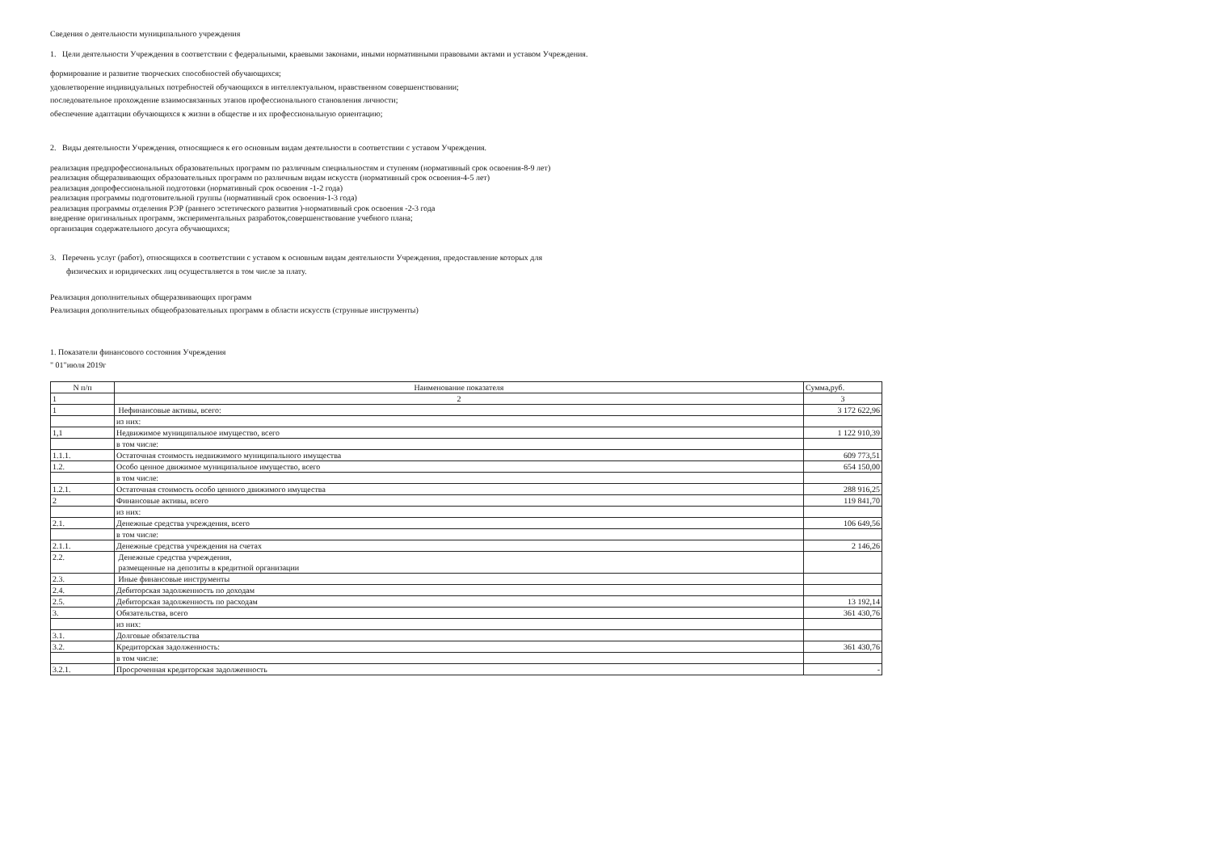Сведения о деятельности муниципального учреждения
1. Цели деятельности Учреждения в соответствии с федеральными, краевыми законами, иными нормативными правовыми актами и уставом Учреждения.
формирование и развитие творческих способностей обучающихся;
удовлетворение индивидуальных потребностей обучающихся в интеллектуальном, нравственном совершенствовании;
последовательное прохождение взаимосвязанных этапов профессионального становления личности;
обеспечение адаптации обучающихся к жизни в обществе и их профессиональную ориентацию;
2. Виды деятельности Учреждения, относящиеся к его основным видам деятельности в соответствии с уставом Учреждения.
реализация предпрофессиональных образовательных программ по различным специальностям и ступеням (нормативный срок освоения-8-9 лет)
реализация общеразвивающих образовательных программ по различным видам искусств (нормативный срок освоения-4-5 лет)
реализация допрофессиональной подготовки (нормативный срок освоения -1-2 года)
реализация программы подготовительной группы (нормативный срок освоения-1-3 года)
реализация программы отделения РЭР (раннего эстетического развития )-нормативный срок освоения -2-3 года
внедрение оригинальных программ, экспериментальных разработок,совершенствование учебного плана;
организация содержательного досуга обучающихся;
3. Перечень услуг (работ), относящихся в соответствии с уставом к основным видам деятельности Учреждения, предоставление которых для
физических и юридических лиц осуществляется в том числе за плату.
Реализация дополнительных общеразвивающих программ
Реализация дополнительных общеобразовательных программ в области искусств (струнные инструменты)
1. Показатели финансового состояния Учреждения
" 01"июля 2019г
| N п/п | Наименование показателя | Сумма,руб. |
| --- | --- | --- |
| 1 | 2 | 3 |
| 1 | Нефинансовые активы, всего: | 3 172 622,96 |
| | из них: | |
| 1,1 | Недвижимое муниципальное имущество, всего | 1 122 910,39 |
| | в том числе: | |
| 1.1.1. | Остаточная стоимость недвижимого муниципального имущества | 609 773,51 |
| 1.2. | Особо ценное движимое муниципальное имущество, всего | 654 150,00 |
| | в том числе: | |
| 1.2.1. | Остаточная стоимость особо ценного движимого имущества | 288 916,25 |
| 2 | Финансовые активы, всего | 119 841,70 |
| | из них: | |
| 2.1. | Денежные средства учреждения, всего | 106 649,56 |
| | в том числе: | |
| 2.1.1. | Денежные средства учреждения на счетах | 2 146,26 |
| 2.2. | Денежные средства учреждения, размещенные на депозиты в кредитной организации | |
| 2.3. | Иные финансовые инструменты | |
| 2.4. | Дебиторская задолженность по доходам | |
| 2.5. | Дебиторская задолженность по расходам | 13 192,14 |
| 3. | Обязательства, всего | 361 430,76 |
| | из них: | |
| 3.1. | Долговые обязательства | |
| 3.2. | Кредиторская задолженность: | 361 430,76 |
| | в том числе: | |
| 3.2.1. | Просроченная кредиторская задолженность | - |